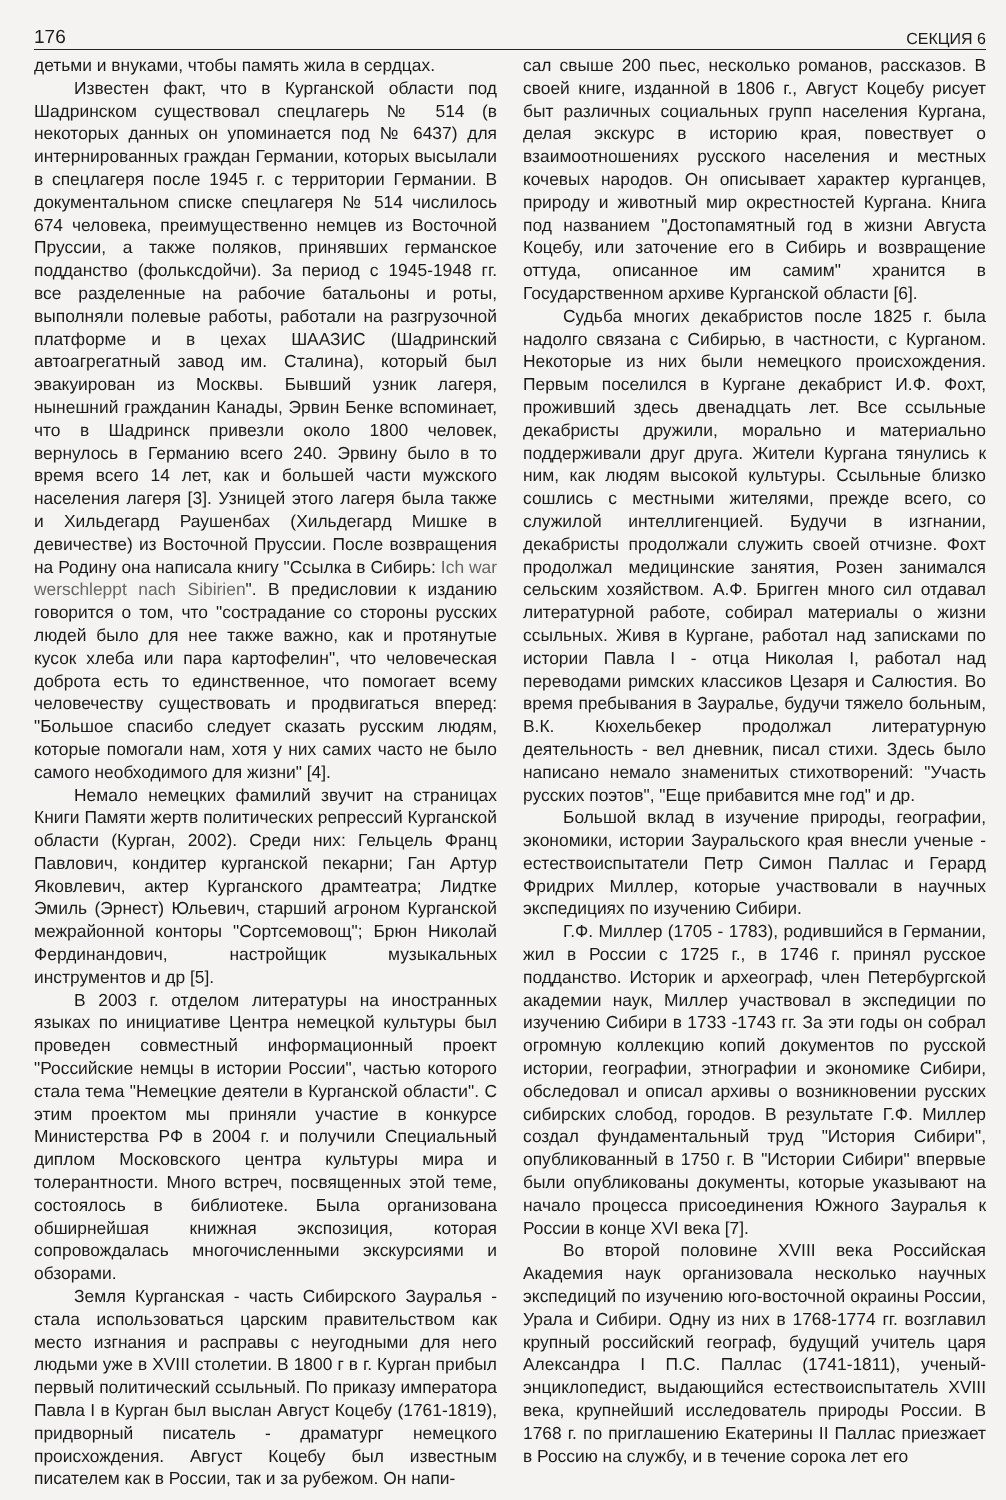176 СЕКЦИЯ 6
детьми и внуками, чтобы память жила в сердцах.
Известен факт, что в Курганской области под Шадринском существовал спецлагерь № 514 (в некоторых данных он упоминается под № 6437) для интернированных граждан Германии, которых высылали в спецлагеря после 1945 г. с территории Германии. В документальном списке спецлагеря № 514 числилось 674 человека, преимущественно немцев из Восточной Пруссии, а также поляков, принявших германское подданство (фольксдойчи). За период с 1945-1948 гг. все разделенные на рабочие батальоны и роты, выполняли полевые работы, работали на разгрузочной платформе и в цехах ШААЗИС (Шадринский автоагрегатный завод им. Сталина), который был эвакуирован из Москвы. Бывший узник лагеря, нынешний гражданин Канады, Эрвин Бенке вспоминает, что в Шадринск привезли около 1800 человек, вернулось в Германию всего 240. Эрвину было в то время всего 14 лет, как и большей части мужского населения лагеря [3]. Узницей этого лагеря была также и Хильдегард Раушенбах (Хильдегард Мишке в девичестве) из Восточной Пруссии. После возвращения на Родину она написала книгу "Ссылка в Сибирь: Ich war werschleppt nach Sibirien". В предисловии к изданию говорится о том, что "сострадание со стороны русских людей было для нее также важно, как и протянутые кусок хлеба или пара картофелин", что человеческая доброта есть то единственное, что помогает всему человечеству существовать и продвигаться вперед: "Большое спасибо следует сказать русским людям, которые помогали нам, хотя у них самих часто не было самого необходимого для жизни" [4].
Немало немецких фамилий звучит на страницах Книги Памяти жертв политических репрессий Курганской области (Курган, 2002). Среди них: Гельцель Франц Павлович, кондитер курганской пекарни; Ган Артур Яковлевич, актер Курганского драмтеатра; Лидтке Эмиль (Эрнест) Юльевич, старший агроном Курганской межрайонной конторы "Сортсемовощ"; Брюн Николай Фердинандович, настройщик музыкальных инструментов и др [5].
В 2003 г. отделом литературы на иностранных языках по инициативе Центра немецкой культуры был проведен совместный информационный проект "Российские немцы в истории России", частью которого стала тема "Немецкие деятели в Курганской области". С этим проектом мы приняли участие в конкурсе Министерства РФ в 2004 г. и получили Специальный диплом Московского центра культуры мира и толерантности. Много встреч, посвященных этой теме, состоялось в библиотеке. Была организована обширнейшая книжная экспозиция, которая сопровождалась многочисленными экскурсиями и обзорами.
Земля Курганская - часть Сибирского Зауралья - стала использоваться царским правительством как место изгнания и расправы с неугодными для него людьми уже в XVIII столетии. В 1800 г в г. Курган прибыл первый политический ссыльный. По приказу императора Павла I в Курган был выслан Август Коцебу (1761-1819), придворный писатель - драматург немецкого происхождения. Август Коцебу был известным писателем как в России, так и за рубежом. Он напи-
сал свыше 200 пьес, несколько романов, рассказов. В своей книге, изданной в 1806 г., Август Коцебу рисует быт различных социальных групп населения Кургана, делая экскурс в историю края, повествует о взаимоотношениях русского населения и местных кочевых народов. Он описывает характер курганцев, природу и животный мир окрестностей Кургана. Книга под названием "Достопамятный год в жизни Августа Коцебу, или заточение его в Сибирь и возвращение оттуда, описанное им самим" хранится в Государственном архиве Курганской области [6].
Судьба многих декабристов после 1825 г. была надолго связана с Сибирью, в частности, с Курганом. Некоторые из них были немецкого происхождения. Первым поселился в Кургане декабрист И.Ф. Фохт, проживший здесь двенадцать лет. Все ссыльные декабристы дружили, морально и материально поддерживали друг друга. Жители Кургана тянулись к ним, как людям высокой культуры. Ссыльные близко сошлись с местными жителями, прежде всего, со служилой интеллигенцией. Будучи в изгнании, декабристы продолжали служить своей отчизне. Фохт продолжал медицинские занятия, Розен занимался сельским хозяйством. А.Ф. Бригген много сил отдавал литературной работе, собирал материалы о жизни ссыльных. Живя в Кургане, работал над записками по истории Павла I - отца Николая I, работал над переводами римских классиков Цезаря и Салюстия. Во время пребывания в Зауралье, будучи тяжело больным, В.К. Кюхельбекер продолжал литературную деятельность - вел дневник, писал стихи. Здесь было написано немало знаменитых стихотворений: "Участь русских поэтов", "Еще прибавится мне год" и др.
Большой вклад в изучение природы, географии, экономики, истории Зауральского края внесли ученые - естествоиспытатели Петр Симон Паллас и Герард Фридрих Миллер, которые участвовали в научных экспедициях по изучению Сибири.
Г.Ф. Миллер (1705 - 1783), родившийся в Германии, жил в России с 1725 г., в 1746 г. принял русское подданство. Историк и археограф, член Петербургской академии наук, Миллер участвовал в экспедиции по изучению Сибири в 1733 -1743 гг. За эти годы он собрал огромную коллекцию копий документов по русской истории, географии, этнографии и экономике Сибири, обследовал и описал архивы о возникновении русских сибирских слобод, городов. В результате Г.Ф. Миллер создал фундаментальный труд "История Сибири", опубликованный в 1750 г. В "Истории Сибири" впервые были опубликованы документы, которые указывают на начало процесса присоединения Южного Зауралья к России в конце XVI века [7].
Во второй половине XVIII века Российская Академия наук организовала несколько научных экспедиций по изучению юго-восточной окраины России, Урала и Сибири. Одну из них в 1768-1774 гг. возглавил крупный российский географ, будущий учитель царя Александра I П.С. Паллас (1741-1811), ученый-энциклопедист, выдающийся естествоиспытатель XVIII века, крупнейший исследователь природы России. В 1768 г. по приглашению Екатерины II Паллас приезжает в Россию на службу, и в течение сорока лет его